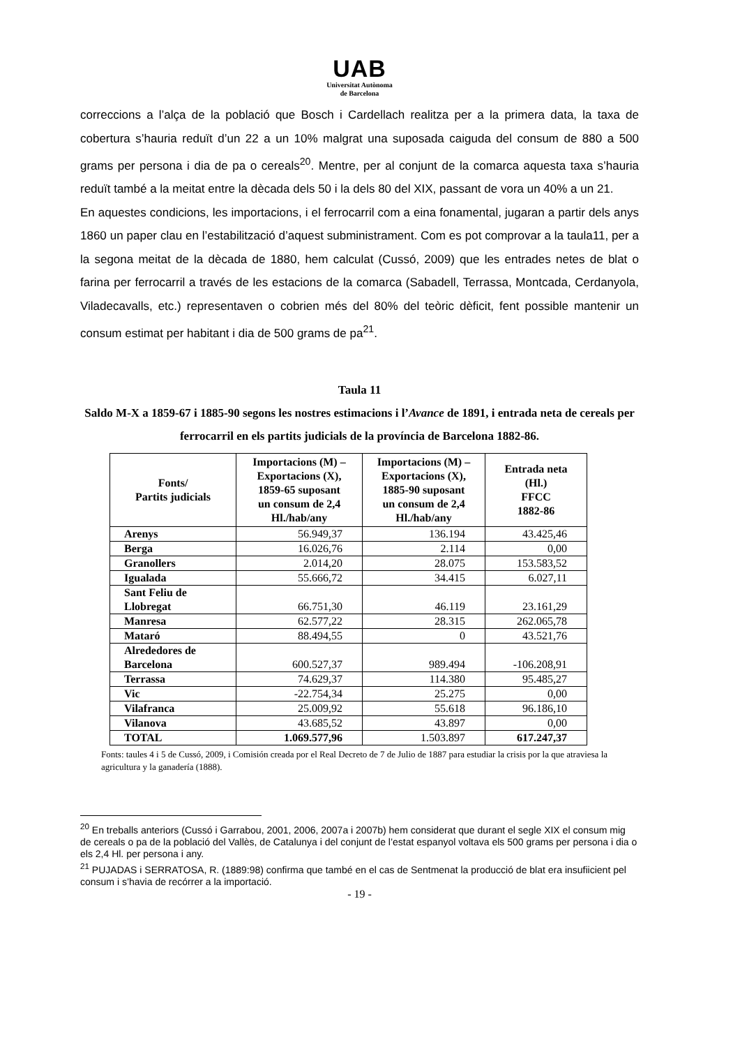UAB
Universitat Autònoma
de Barcelona
correccions a l’alça de la població que Bosch i Cardellach realitza per a la primera data, la taxa de cobertura s’hauria reduït d’un 22 a un 10% malgrat una suposada caiguda del consum de 880 a 500 grams per persona i dia de pa o cereals<sup>20</sup>. Mentre, per al conjunt de la comarca aquesta taxa s’hauria reduït també a la meitat entre la dècada dels 50 i la dels 80 del XIX, passant de vora un 40% a un 21.
En aquestes condicions, les importacions, i el ferrocarril com a eina fonamental, jugaran a partir dels anys 1860 un paper clau en l’estabilització d’aquest subministrament. Com es pot comprovar a la taula11, per a la segona meitat de la dècada de 1880, hem calculat (Cussó, 2009) que les entrades netes de blat o farina per ferrocarril a través de les estacions de la comarca (Sabadell, Terrassa, Montcada, Cerdanyola, Viladecavalls, etc.) representaven o cobrien més del 80% del teòric dèficit, fent possible mantenir un consum estimat per habitant i dia de 500 grams de pa<sup>21</sup>.
Taula 11
Saldo M-X a 1859-67 i 1885-90 segons les nostres estimacions i l’Avance de 1891, i entrada neta de cereals per ferrocarril en els partits judicials de la província de Barcelona 1882-86.
| Fonts/ Partits judicials | Importacions (M) – Exportacions (X), 1859-65 suposant un consum de 2,4 Hl./hab/any | Importacions (M) – Exportacions (X), 1885-90 suposant un consum de 2,4 Hl./hab/any | Entrada neta (Hl.) FFCC 1882-86 |
| --- | --- | --- | --- |
| Arenys | 56.949,37 | 136.194 | 43.425,46 |
| Berga | 16.026,76 | 2.114 | 0,00 |
| Granollers | 2.014,20 | 28.075 | 153.583,52 |
| Igualada | 55.666,72 | 34.415 | 6.027,11 |
| Sant Feliu de Llobregat | 66.751,30 | 46.119 | 23.161,29 |
| Manresa | 62.577,22 | 28.315 | 262.065,78 |
| Mataró | 88.494,55 | 0 | 43.521,76 |
| Alrededores de Barcelona | 600.527,37 | 989.494 | -106.208,91 |
| Terrassa | 74.629,37 | 114.380 | 95.485,27 |
| Vic | -22.754,34 | 25.275 | 0,00 |
| Vilafranca | 25.009,92 | 55.618 | 96.186,10 |
| Vilanova | 43.685,52 | 43.897 | 0,00 |
| TOTAL | 1.069.577,96 | 1.503.897 | 617.247,37 |
Fonts: taules 4 i 5 de Cussó, 2009, i Comisión creada por el Real Decreto de 7 de Julio de 1887 para estudiar la crisis por la que atraviesa la agricultura y la ganadería (1888).
<sup>20</sup> En treballs anteriors (Cussó i Garrabou, 2001, 2006, 2007a i 2007b) hem considerat que durant el segle XIX el consum mig de cereals o pa de la població del Vallès, de Catalunya i del conjunt de l’estat espanyol voltava els 500 grams per persona i dia o els 2,4 Hl. per persona i any.
<sup>21</sup> PUJADAS i SERRATOSA, R. (1889:98) confirma que també en el cas de Sentmenat la producció de blat era insufiicient pel consum i s’havia de recórrer a la importació.
- 19 -